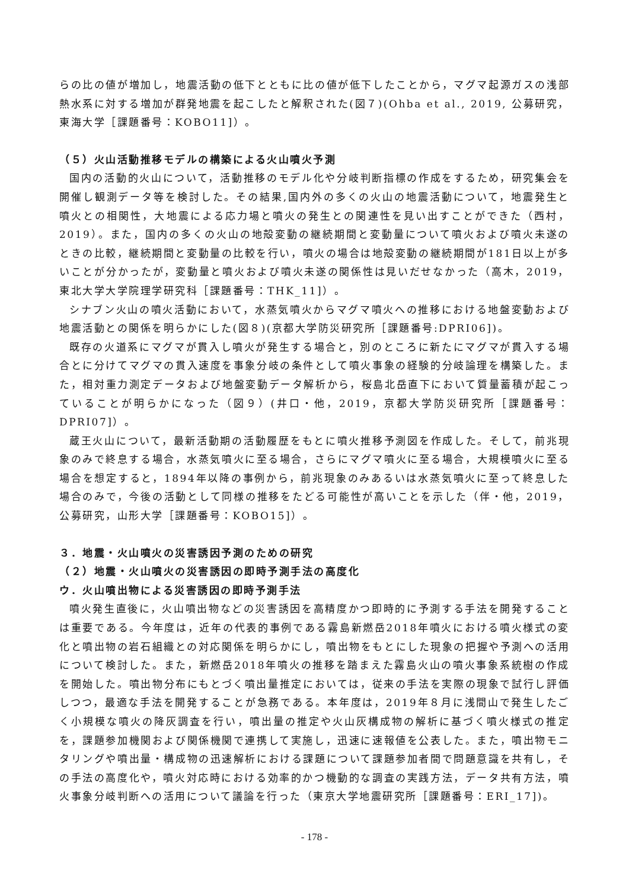らの比の値が増加し，地震活動の低下とともに比の値が低下したことから，マグマ起源ガスの浅部熱水系に対する増加が群発地震を起こしたと解釈された(図７)(Ohba et al., 2019, 公募研究，東海大学［課題番号：KOBO11]）。
（５）火山活動推移モデルの構築による火山噴火予測
国内の活動的火山について，活動推移のモデル化や分岐判断指標の作成をするため，研究集会を開催し観測データ等を検討した。その結果,国内外の多くの火山の地震活動について，地震発生と噴火との相関性，大地震による応力場と噴火の発生との関連性を見い出すことができた（西村，2019）。また，国内の多くの火山の地殻変動の継続期間と変動量について噴火および噴火未遂のときの比較，継続期間と変動量の比較を行い，噴火の場合は地殻変動の継続期間が181日以上が多いことが分かったが，変動量と噴火および噴火未遂の関係性は見いだせなかった（高木，2019，東北大学大学院理学研究科［課題番号：THK_11]）。
シナブン火山の噴火活動において，水蒸気噴火からマグマ噴火への推移における地盤変動および地震活動との関係を明らかにした(図８)(京都大学防災研究所［課題番号:DPRI06])。
既存の火道系にマグマが貫入し噴火が発生する場合と，別のところに新たにマグマが貫入する場合とに分けてマグマの貫入速度を事象分岐の条件として噴火事象の経験的分岐論理を構築した。また，相対重力測定データおよび地盤変動データ解析から，桜島北岳直下において質量蓄積が起こっていることが明らかになった（図９）(井口・他，2019，京都大学防災研究所［課題番号：DPRI07]）。
蔵王火山について，最新活動期の活動履歴をもとに噴火推移予測図を作成した。そして，前兆現象のみで終息する場合，水蒸気噴火に至る場合，さらにマグマ噴火に至る場合，大規模噴火に至る場合を想定すると，1894年以降の事例から，前兆現象のみあるいは水蒸気噴火に至って終息した場合のみで，今後の活動として同様の推移をたどる可能性が高いことを示した（伴・他，2019，公募研究，山形大学［課題番号：KOBO15]）。
３．地震・火山噴火の災害誘因予測のための研究
（２）地震・火山噴火の災害誘因の即時予測手法の高度化
ウ．火山噴出物による災害誘因の即時予測手法
噴火発生直後に，火山噴出物などの災害誘因を高精度かつ即時的に予測する手法を開発することは重要である。今年度は，近年の代表的事例である霧島新燃岳2018年噴火における噴火様式の変化と噴出物の岩石組織との対応関係を明らかにし，噴出物をもとにした現象の把握や予測への活用について検討した。また，新燃岳2018年噴火の推移を踏まえた霧島火山の噴火事象系統樹の作成を開始した。噴出物分布にもとづく噴出量推定においては，従来の手法を実際の現象で試行し評価しつつ，最適な手法を開発することが急務である。本年度は，2019年８月に浅間山で発生したごく小規模な噴火の降灰調査を行い，噴出量の推定や火山灰構成物の解析に基づく噴火様式の推定を，課題参加機関および関係機関で連携して実施し，迅速に速報値を公表した。また，噴出物モニタリングや噴出量・構成物の迅速解析における課題について課題参加者間で問題意識を共有し，その手法の高度化や，噴火対応時における効率的かつ機動的な調査の実践方法，データ共有方法，噴火事象分岐判断への活用について議論を行った（東京大学地震研究所［課題番号：ERI_17])。
- 178 -